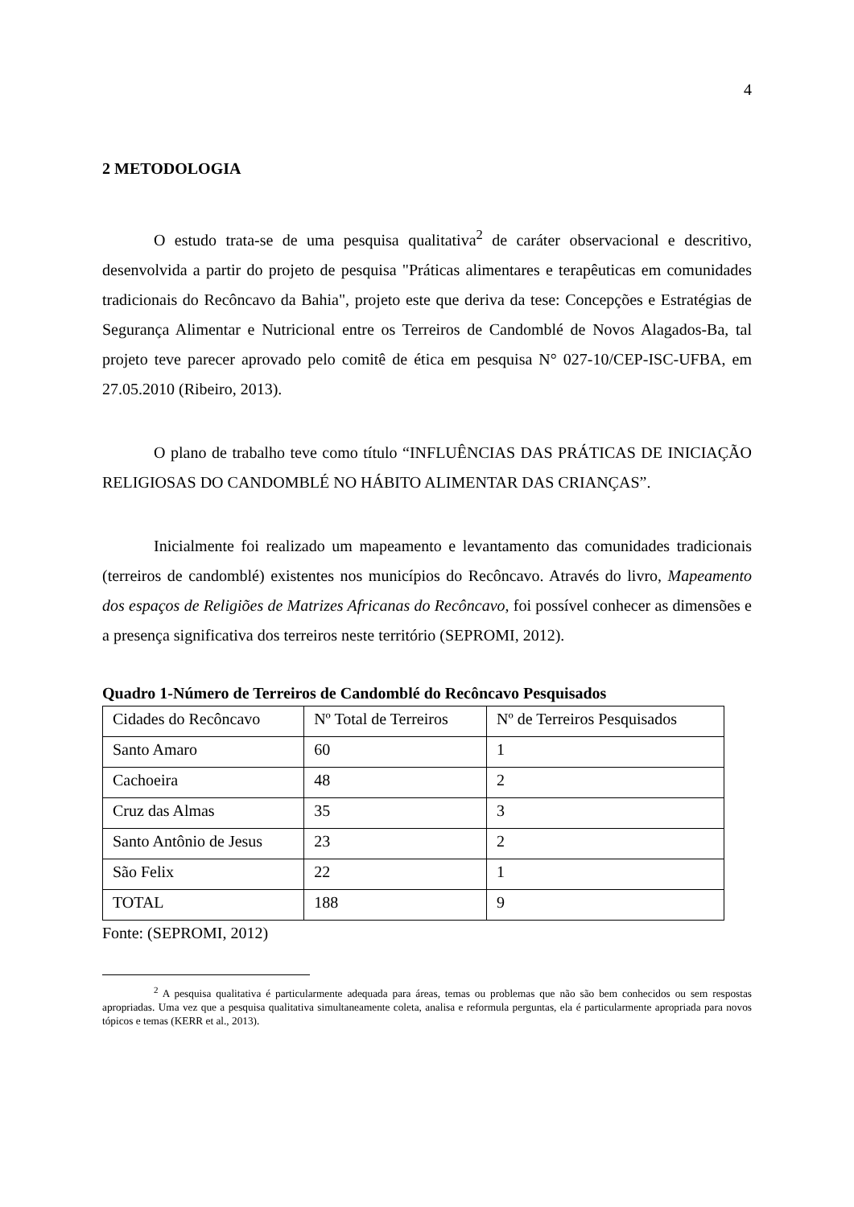4
2 METODOLOGIA
O estudo trata-se de uma pesquisa qualitativa<sup>2</sup> de caráter observacional e descritivo, desenvolvida a partir do projeto de pesquisa "Práticas alimentares e terapêuticas em comunidades tradicionais do Recôncavo da Bahia", projeto este que deriva da tese: Concepções e Estratégias de Segurança Alimentar e Nutricional entre os Terreiros de Candomblé de Novos Alagados-Ba, tal projeto teve parecer aprovado pelo comitê de ética em pesquisa N° 027-10/CEP-ISC-UFBA, em 27.05.2010 (Ribeiro, 2013).
O plano de trabalho teve como título “INFLUÊNCIAS DAS PRÁTICAS DE INICIAÇÃO RELIGIOSAS DO CANDOMBLÉ NO HÁBITO ALIMENTAR DAS CRIANÇAS”.
Inicialmente foi realizado um mapeamento e levantamento das comunidades tradicionais (terreiros de candomblé) existentes nos municípios do Recôncavo. Através do livro, Mapeamento dos espaços de Religiões de Matrizes Africanas do Recôncavo, foi possível conhecer as dimensões e a presença significativa dos terreiros neste território (SEPROMI, 2012).
Quadro 1-Número de Terreiros de Candomblé do Recôncavo Pesquisados
| Cidades do Recôncavo | Nº Total de Terreiros | Nº de Terreiros Pesquisados |
| Santo Amaro | 60 | 1 |
| Cachoeira | 48 | 2 |
| Cruz das Almas | 35 | 3 |
| Santo Antônio de Jesus | 23 | 2 |
| São Felix | 22 | 1 |
| TOTAL | 188 | 9 |
Fonte: (SEPROMI, 2012)
<sup>2</sup> A pesquisa qualitativa é particularmente adequada para áreas, temas ou problemas que não são bem conhecidos ou sem respostas apropriadas. Uma vez que a pesquisa qualitativa simultaneamente coleta, analisa e reformula perguntas, ela é particularmente apropriada para novos tópicos e temas (KERR et al., 2013).